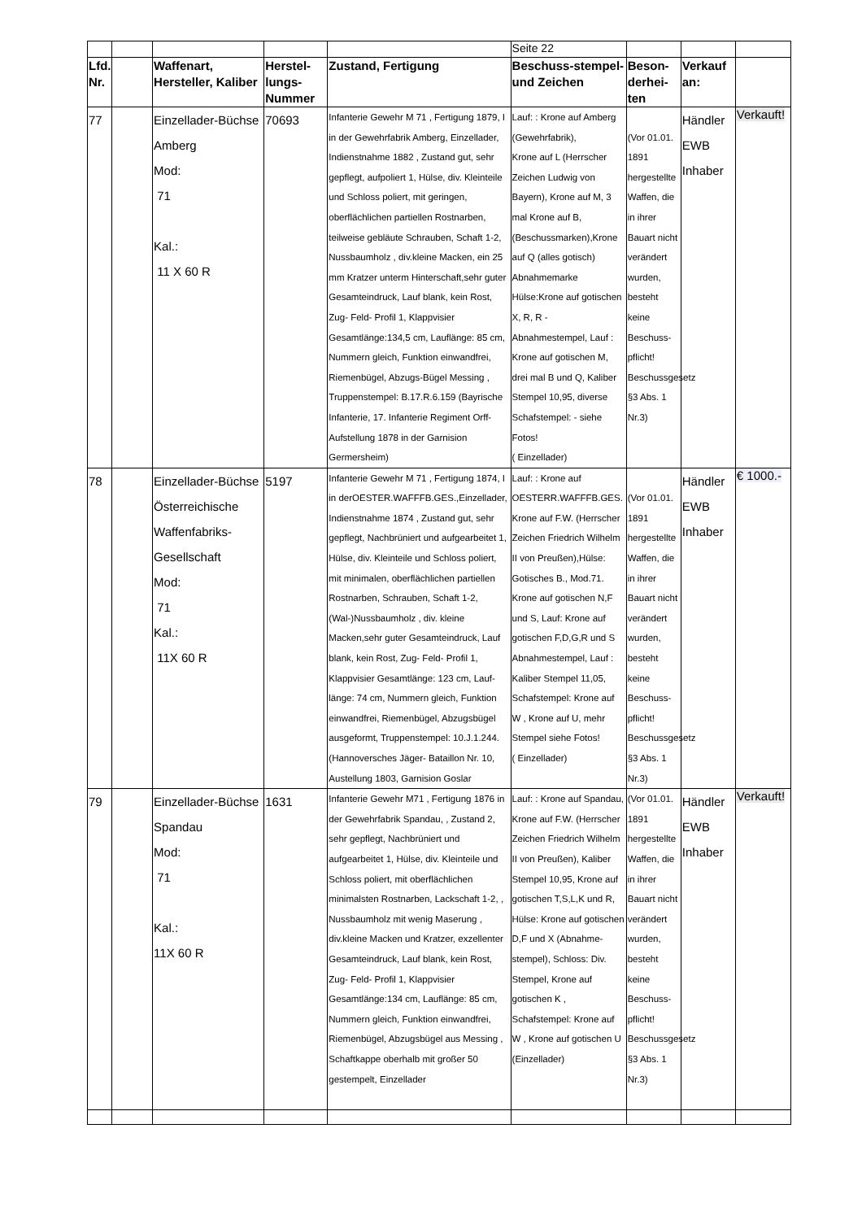| | | | | | Seite 22 | | | |
| Lfd. Nr. | | Waffenart, Hersteller, Kaliber | Herstel-lungs-Nummer | Zustand, Fertigung | Beschuss-stempel- und Zeichen | Beson-derhei-ten | Verkauf an: | |
| 77 | | Einzellader-Büchse Amberg Mod: 71 Kal.: 11 X 60 R | 70693 | Infanterie Gewehr M 71 , Fertigung 1879, I in der Gewehrfabrik Amberg, Einzellader, Indienstnahme 1882 , Zustand gut, sehr gepflegt, aufpoliert 1, Hülse, div. Kleinteile und Schloss poliert, mit geringen, oberflächlichen partiellen Rostnarben, teilweise gebläute Schrauben, Schaft 1-2, Nussbaumholz , div.kleine Macken, ein 25 mm Kratzer unterm Hinterschaft,sehr guter Gesamteindruck, Lauf blank, kein Rost, Zug- Feld- Profil 1, Klappvisier Gesamtlänge:134,5 cm, Lauflänge: 85 cm, Nummern gleich, Funktion einwandfrei, Riemenbügel, Abzugs-Bügel Messing , Truppenstempel: B.17.R.6.159 (Bayrische Infanterie, 17. Infanterie Regiment Orff-Aufstellung 1878 in der Garnision Germersheim) | Lauf: : Krone auf Amberg (Gewehrfabrik), Krone auf L (Herrscher Zeichen Ludwig von Bayern), Krone auf M, 3 mal Krone auf B, (Beschussmarken),Krone auf Q (alles gotisch) Abnahmemarke Hülse:Krone auf gotischen X, R, R - Abnahmestempel, Lauf : Krone auf gotischen M, drei mal B und Q, Kaliber Stempel 10,95, diverse Schafstempel: - siehe Fotos! ( Einzellader) | (Vor 01.01. 1891 hergestellte Waffen, die in ihrer Bauart nicht verändert wurden, besteht keine Beschuss-pflicht! Beschussgesetz §3 Abs. 1 Nr.3) | Händler EWB Inhaber | Verkauft! |
| 78 | | Einzellader-Büchse Österreichische Waffenfabriks-Gesellschaft Mod: 71 Kal.: 11X 60 R | 5197 | Infanterie Gewehr M 71 , Fertigung 1874, I in derOESTER.WAFFFB.GES.,Einzellader, Indienstnahme 1874 , Zustand gut, sehr gepflegt, Nachbrüniert und aufgearbeitet 1, Hülse, div. Kleinteile und Schloss poliert, mit minimalen, oberflächlichen partiellen Rostnarben, Schrauben, Schaft 1-2, (Wal-)Nussbaumholz , div. kleine Macken,sehr guter Gesamteindruck, Lauf blank, kein Rost, Zug- Feld- Profil 1, Klappvisier Gesamtlänge: 123 cm, Lauf-länge: 74 cm, Nummern gleich, Funktion einwandfrei, Riemenbügel, Abzugsbügel ausgeformt, Truppenstempel: 10.J.1.244. (Hannoversches Jäger- Bataillon Nr. 10, Austellung 1803, Garnision Goslar | Lauf: : Krone auf OESTERR.WAFFFB.GES. Krone auf F.W. (Herrscher Zeichen Friedrich Wilhelm II von Preußen),Hülse: Gotisches B., Mod.71. Krone auf gotischen N,F und S, Lauf: Krone auf gotischen F,D,G,R und S Abnahmestempel, Lauf : Kaliber Stempel 11,05, Schafstempel: Krone auf W , Krone auf U, mehr Stempel siehe Fotos! ( Einzellader) | (Vor 01.01. 1891 hergestellte Waffen, die in ihrer Bauart nicht verändert wurden, besteht keine Beschuss-pflicht! Beschussgesetz §3 Abs. 1 Nr.3) | Händler EWB Inhaber | € 1000.- |
| 79 | | Einzellader-Büchse Spandau Mod: 71 Kal.: 11X 60 R | 1631 | Infanterie Gewehr M71 , Fertigung 1876 in der Gewehrfabrik Spandau, , Zustand 2, sehr gepflegt, Nachbrüniert und aufgearbeitet 1, Hülse, div. Kleinteile und Schloss poliert, mit oberflächlichen minimalsten Rostnarben, Lackschaft 1-2, , Nussbaumholz mit wenig Maserung , div.kleine Macken und Kratzer, exzellenter Gesamteindruck, Lauf blank, kein Rost, Zug- Feld- Profil 1, Klappvisier Gesamtlänge:134 cm, Lauflänge: 85 cm, Nummern gleich, Funktion einwandfrei, Riemenbügel, Abzugsbügel aus Messing , Schaftkappe oberhalb mit großer 50 gestempelt, Einzellader | Lauf: : Krone auf Spandau, Krone auf F.W. (Herrscher Zeichen Friedrich Wilhelm II von Preußen), Kaliber Stempel 10,95, Krone auf gotischen T,S,L,K und R, Hülse: Krone auf gotischen D,F und X (Abnahme-stempel), Schloss: Div. Stempel, Krone auf gotischen K , Schafstempel: Krone auf W , Krone auf gotischen U (Einzellader) | (Vor 01.01. 1891 hergestellte Waffen, die in ihrer Bauart nicht verändert wurden, besteht keine Beschuss-pflicht! Beschussgesetz §3 Abs. 1 Nr.3) | Händler EWB Inhaber | Verkauft! |